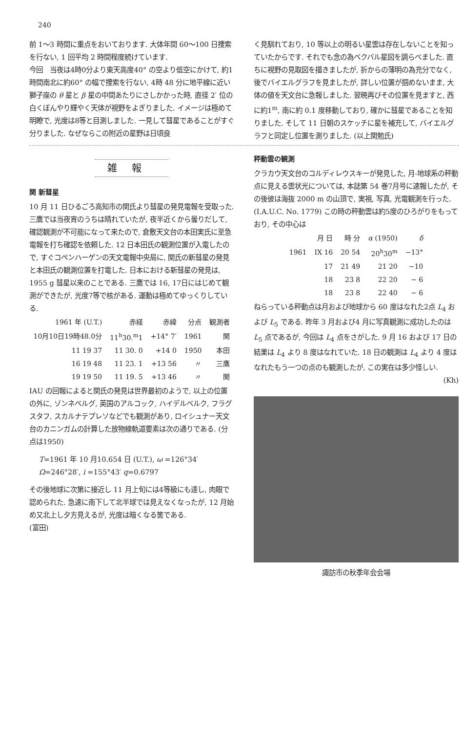240
前 1〜3 時間に重点をおいております. 大体年間 60〜100 日捜索を行ない, 1 回平均 2 時間程度続けています.
今回　当夜は4時0分より東天高度40° の空より低空にかけて, 約1時間南北に約60° の幅で捜索を行ない, 4時 48 分に地平線に近い獅子座の θ 星と β 星の中間あたりにさしかかった時, 直径 2′ 位の白くぼんやり輝やく天体が視野をよぎりました. イメージは極めて明瞭で, 光度は8等と目測しました. 一見して彗星であることがすぐ分りました. なぜならこの附近の星野は日頃良
く見馴れており, 10 等以上の明るい星雲は存在しないことを知っていたからです. それでも念の為ベクバル星図を調らべました. 直ちに視野の見取図を描きましたが, 折からの薄明の為充分でなく, 後でバイエルグラフを見ましたが, 詳しい位置が掴めないまま, 大体の値を天文台に急報しました. 翌暁再びその位置を見ますと, 西に約1<sup>m</sup>, 南に約 0.1 度移動しており, 確かに彗星であることを知りました. そして 11 日朝のスケッチに星を補充して, バイエルグラフと同定し位置を測りました. (以上関勉氏)
雑報
関 新彗星
10 月 11 日ひるごろ高知市の関氏より彗星の発見電報を受取った. 三鷹では当夜宵のうちは晴れていたが, 夜半近くから曇りだして, 確認観測が不可能になって来たので, 倉敷天文台の本田実氏に至急電報を打ち確認を依頼した. 12 日本田氏の観測位置が入電したので, すぐコペンハーゲンの天文電報中央局に, 関氏の新彗星の発見と本田氏の観測位置を打電した. 日本における新彗星の発見は, 1955 g 彗星以来のことである. 三鷹では 16, 17日にはじめて観測ができたが, 光度7等で核がある. 運動は極めてゆっくりしている.
| 1961 年 (U.T.) | 赤経 | 赤緯 | 分点 | 観測者 |
| --- | --- | --- | --- | --- |
| 10月10日19時48.0分 | 11<sup>h</sup>30.<sup>m</sup>1 | +14° 7′ | 1961 | 関 |
| 11 19 37 | 11 30. 0 | +14 0 | 1950 | 本田 |
| 16 19 48 | 11 23. 1 | +13 56 | 〃 | 三鷹 |
| 19 19 50 | 11 19. 5 | +13 46 | 〃 | 関 |
IAU の回報によると関氏の発見は世界最初のようで, 以上の位置の外に, ゾンネベルグ, 英国のアルコック, ハイデルベルク, フラグスタフ, スカルナテプレソなどでも観測があり, ロイシュナー天文台のカニンガムの計算した放物線軌道要素は次の通りである. (分点は1950)
T=1961 年 10 月10.654 日 (U.T.), ω =126°34′
Ω=246°28′, i =155°43′ q=0.6797
その後地球に次第に接近し 11 月上旬には4等級にも達し, 肉眼で認められた. 急速に南下して北半球では見えなくなったが, 12 月始め又北上し夕方見えるが, 光度は暗くなる筈である.　　　　　　(富田)
秤動雲の観測
クラカウ天文台のコルディレウスキーが発見した, 月-地球系の秤動点に見える雲状光については, 本誌第 54 巻7月号に速報したが, その後彼は海抜 2000 m の山頂で, 実視, 写真, 光電観測を行った. (I.A.U.C. No. 1779) この時の秤動雲は約5度のひろがりをもっており, その中心は
| | 月 日 | 時 分 | α (1950) | δ |
| --- | --- | --- | --- | --- |
| 1961 | IX 16 | 20 54 | 20<sup>h</sup>30<sup>m</sup> | −13° |
| | 17 | 21 49 | 21 20 | −10 |
| | 18 | 23 8 | 22 20 | − 6 |
| | 18 | 23 8 | 22 40 | − 6 |
ねらっている秤動点は月および地球から 60 度はなれた2点 L<sub>4</sub> および L<sub>5</sub> である. 昨年 3 月および4 月に写真観測に成功したのは L<sub>5</sub> 点であるが, 今回は L<sub>4</sub> 点をさがした. 9 月 16 および 17 日の結果は L<sub>4</sub> より 8 度はなれていた. 18 日の観測は L<sub>4</sub> より 4 度はなれたもう一つの点のも観測したが, この実在は多少怪しい.
(Kh)
諏訪市の秋季年会会場